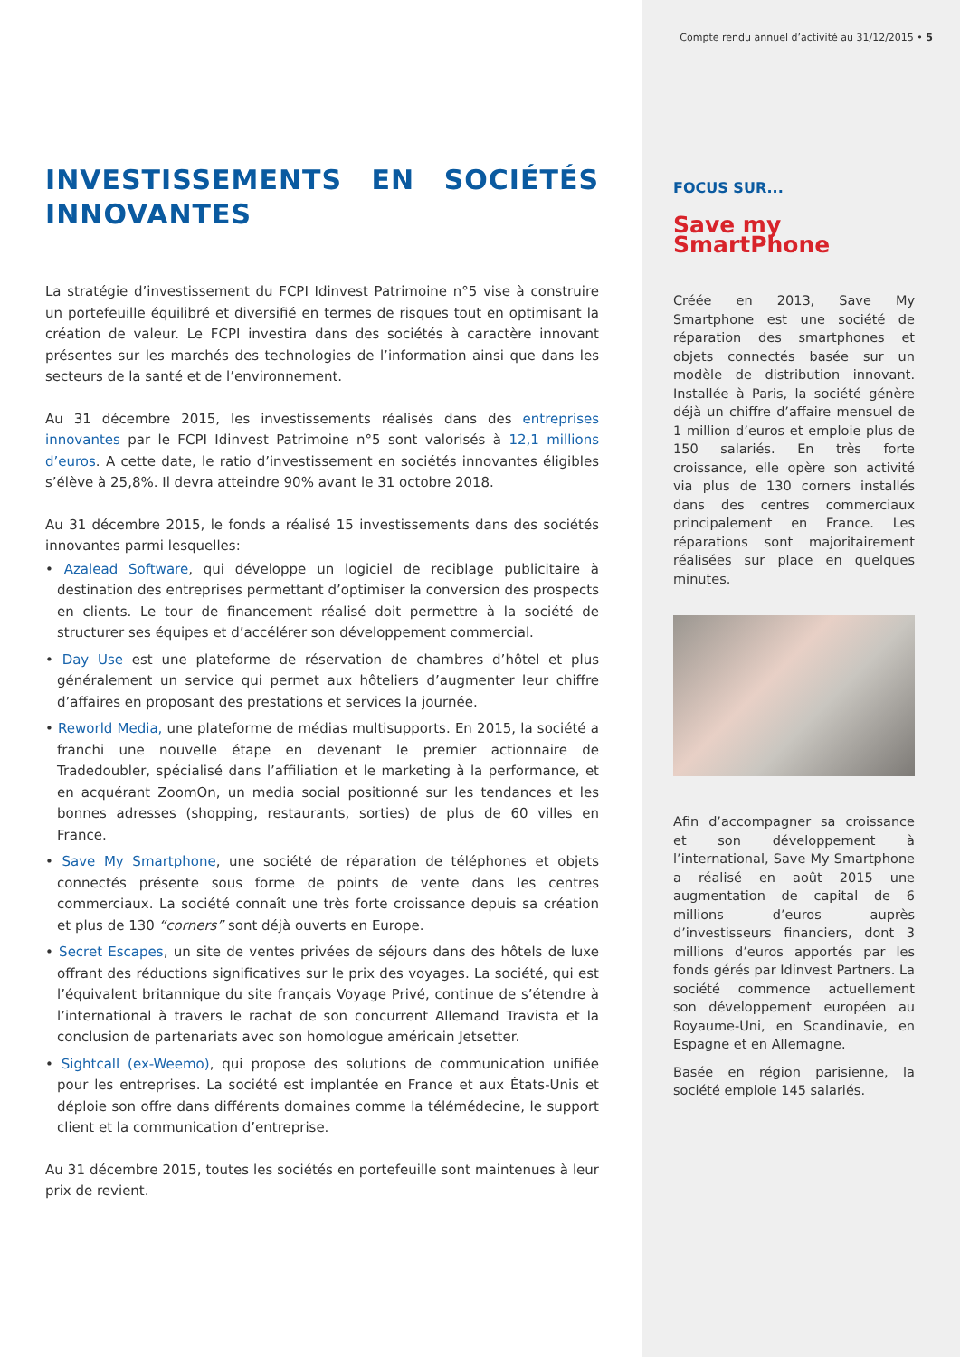INVESTISSEMENTS EN SOCIÉTÉS INNOVANTES
La stratégie d’investissement du FCPI Idinvest Patrimoine n°5 vise à construire un portefeuille équilibré et diversifié en termes de risques tout en optimisant la création de valeur. Le FCPI investira dans des sociétés à caractère innovant présentes sur les marchés des technologies de l’information ainsi que dans les secteurs de la santé et de l’environnement.
Au 31 décembre 2015, les investissements réalisés dans des entreprises innovantes par le FCPI Idinvest Patrimoine n°5 sont valorisés à 12,1 millions d’euros. A cette date, le ratio d’investissement en sociétés innovantes éligibles s’élève à 25,8%. Il devra atteindre 90% avant le 31 octobre 2018.
Au 31 décembre 2015, le fonds a réalisé 15 investissements dans des sociétés innovantes parmi lesquelles:
• Azalead Software, qui développe un logiciel de reciblage publicitaire à destination des entreprises permettant d’optimiser la conversion des prospects en clients. Le tour de financement réalisé doit permettre à la société de structurer ses équipes et d’accélérer son développement commercial.
• Day Use est une plateforme de réservation de chambres d’hôtel et plus généralement un service qui permet aux hôteliers d’augmenter leur chiffre d’affaires en proposant des prestations et services la journée.
• Reworld Media, une plateforme de médias multisupports. En 2015, la société a franchi une nouvelle étape en devenant le premier actionnaire de Tradedoubler, spécialisé dans l’affiliation et le marketing à la performance, et en acquérant ZoomOn, un media social positionné sur les tendances et les bonnes adresses (shopping, restaurants, sorties) de plus de 60 villes en France.
• Save My Smartphone, une société de réparation de téléphones et objets connectés présente sous forme de points de vente dans les centres commerciaux. La société connaît une très forte croissance depuis sa création et plus de 130 “corners” sont déjà ouverts en Europe.
• Secret Escapes, un site de ventes privées de séjours dans des hôtels de luxe offrant des réductions significatives sur le prix des voyages. La société, qui est l’équivalent britannique du site français Voyage Privé, continue de s’étendre à l’international à travers le rachat de son concurrent Allemand Travista et la conclusion de partenariats avec son homologue américain Jetsetter.
• Sightcall (ex-Weemo), qui propose des solutions de communication unifiée pour les entreprises. La société est implantée en France et aux États-Unis et déploie son offre dans différents domaines comme la télémédecine, le support client et la communication d’entreprise.
Au 31 décembre 2015, toutes les sociétés en portefeuille sont maintenues à leur prix de revient.
Compte rendu annuel d’activité au 31/12/2015 • 5
FOCUS SUR...
Save my
SmartPhone
Créée en 2013, Save My Smartphone est une société de réparation des smartphones et objets connectés basée sur un modèle de distribution innovant. Installée à Paris, la société génère déjà un chiffre d’affaire mensuel de 1 million d’euros et emploie plus de 150 salariés. En très forte croissance, elle opère son activité via plus de 130 corners installés dans des centres commerciaux principalement en France. Les réparations sont majoritairement réalisées sur place en quelques minutes.
Afin d’accompagner sa croissance et son développement à l’international, Save My Smartphone a réalisé en août 2015 une augmentation de capital de 6 millions d’euros auprès d’investisseurs financiers, dont 3 millions d’euros apportés par les fonds gérés par Idinvest Partners. La société commence actuellement son développement européen au Royaume-Uni, en Scandinavie, en Espagne et en Allemagne.
Basée en région parisienne, la société emploie 145 salariés.